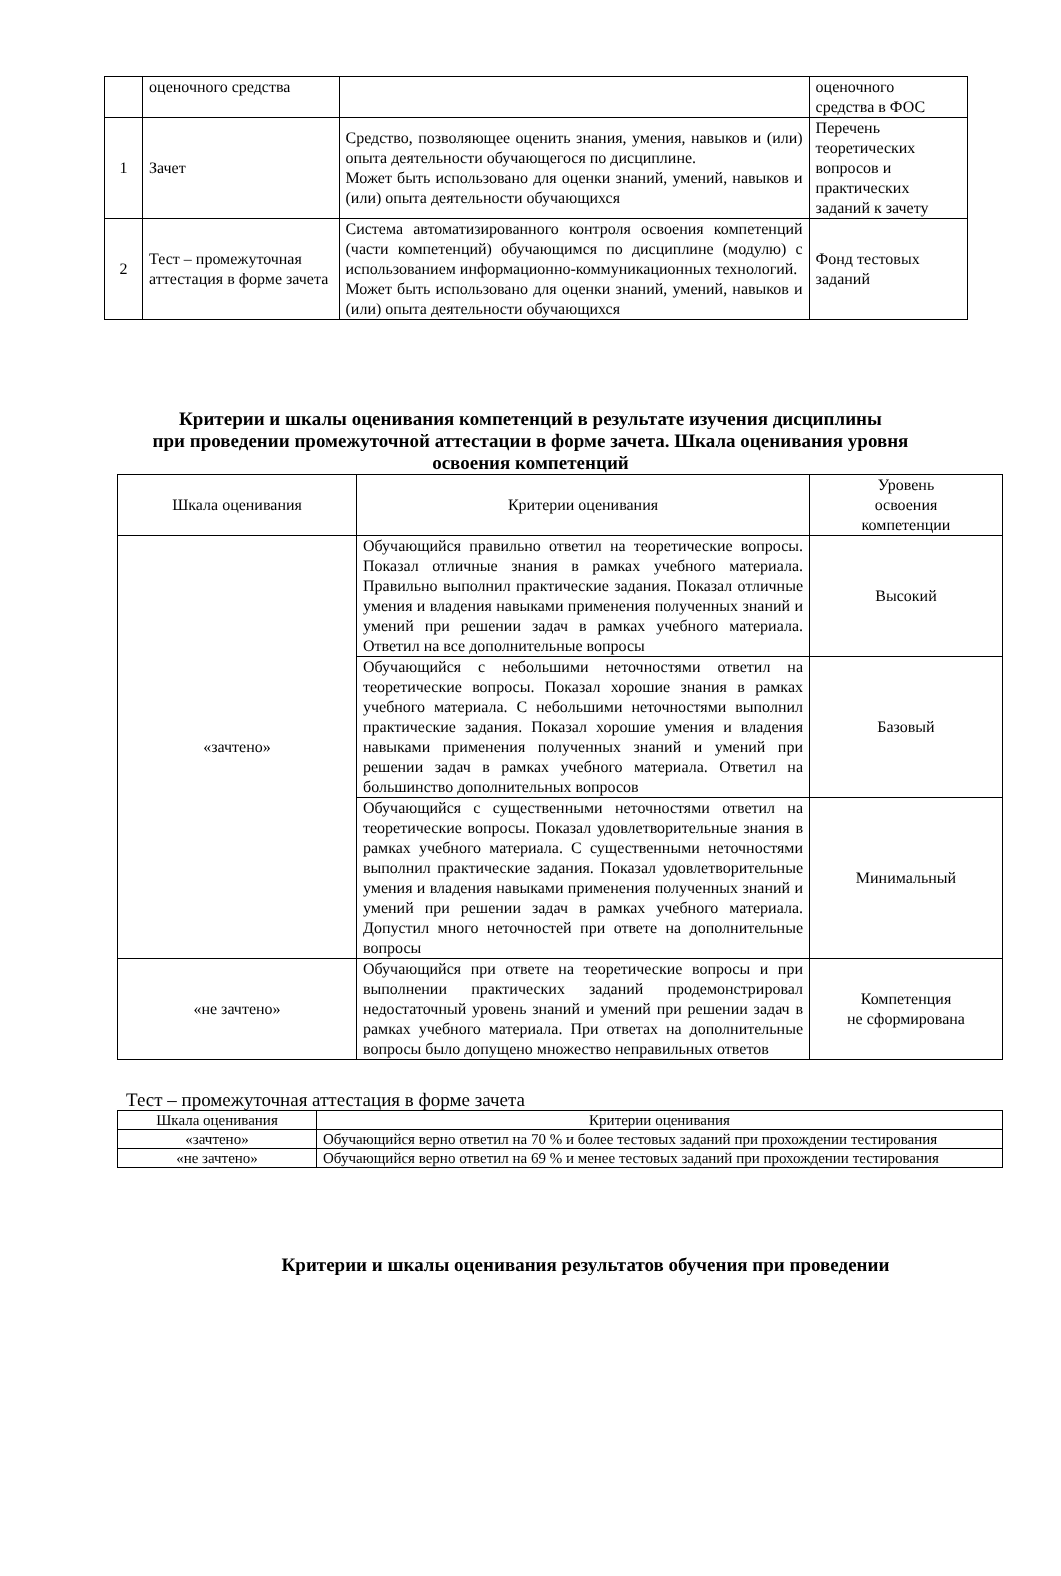| | оценочного средства | | оценочного средства в ФОС |
| 1 | Зачет | Средство, позволяющее оценить знания, умения, навыков и (или) опыта деятельности обучающегося по дисциплине. Может быть использовано для оценки знаний, умений, навыков и (или) опыта деятельности обучающихся | Перечень теоретических вопросов и практических заданий к зачету |
| 2 | Тест – промежуточная аттестация в форме зачета | Система автоматизированного контроля освоения компетенций (части компетенций) обучающимся по дисциплине (модулю) с использованием информационно-коммуникационных технологий. Может быть использовано для оценки знаний, умений, навыков и (или) опыта деятельности обучающихся | Фонд тестовых заданий |
Критерии и шкалы оценивания компетенций в результате изучения дисциплины
при проведении промежуточной аттестации в форме зачета. Шкала оценивания уровня
освоения компетенций
| Шкала оценивания | Критерии оценивания | Уровень освоения компетенции |
| «зачтено» | Обучающийся правильно ответил на теоретические вопросы. Показал отличные знания в рамках учебного материала. Правильно выполнил практические задания. Показал отличные умения и владения навыками применения полученных знаний и умений при решении задач в рамках учебного материала. Ответил на все дополнительные вопросы | Высокий |
| | Обучающийся с небольшими неточностями ответил на теоретические вопросы. Показал хорошие знания в рамках учебного материала. С небольшими неточностями выполнил практические задания. Показал хорошие умения и владения навыками применения полученных знаний и умений при решении задач в рамках учебного материала. Ответил на большинство дополнительных вопросов | Базовый |
| | Обучающийся с существенными неточностями ответил на теоретические вопросы. Показал удовлетворительные знания в рамках учебного материала. С существенными неточностями выполнил практические задания. Показал удовлетворительные умения и владения навыками применения полученных знаний и умений при решении задач в рамках учебного материала. Допустил много неточностей при ответе на дополнительные вопросы | Минимальный |
| «не зачтено» | Обучающийся при ответе на теоретические вопросы и при выполнении практических заданий продемонстрировал недостаточный уровень знаний и умений при решении задач в рамках учебного материала. При ответах на дополнительные вопросы было допущено множество неправильных ответов | Компетенция не сформирована |
Тест – промежуточная аттестация в форме зачета
| Шкала оценивания | Критерии оценивания |
| «зачтено» | Обучающийся верно ответил на 70 % и более тестовых заданий при прохождении тестирования |
| «не зачтено» | Обучающийся верно ответил на 69 % и менее тестовых заданий при прохождении тестирования |
Критерии и шкалы оценивания результатов обучения при проведении